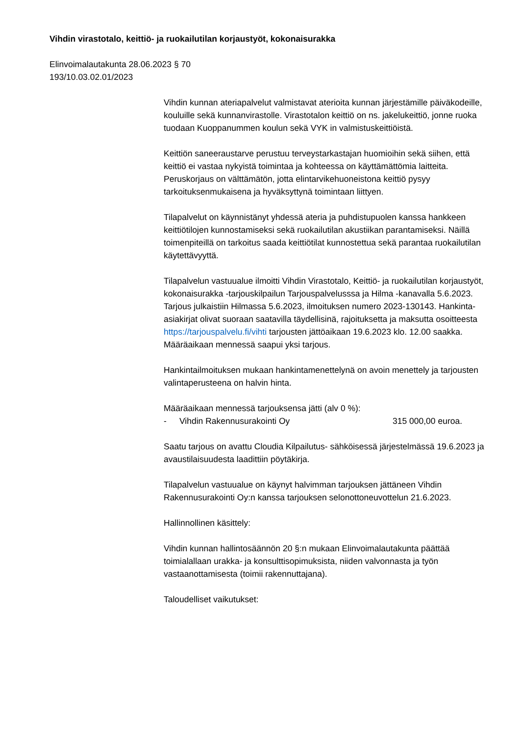Vihdin virastotalo, keittiö- ja ruokailutilan korjaustyöt, kokonaisurakka
Elinvoimalautakunta 28.06.2023 § 70
193/10.03.02.01/2023
Vihdin kunnan ateriapalvelut valmistavat aterioita kunnan järjestämille päiväkodeille, kouluille sekä kunnanvirastolle. Virastotalon keittiö on ns. jakelukeittiö, jonne ruoka tuodaan Kuoppanummen koulun sekä VYK in valmistuskeittiöistä.
Keittiön saneeraustarve perustuu terveystarkastajan huomioihin sekä siihen, että keittiö ei vastaa nykyistä toimintaa ja kohteessa on käyttämättömia laitteita. Peruskorjaus on välttämätön, jotta elintarvikehuoneistona keittiö pysyy tarkoituksenmukaisena ja hyväksyttynä toimintaan liittyen.
Tilapalvelut on käynnistänyt yhdessä ateria ja puhdistupuolen kanssa hankkeen keittiötilojen kunnostamiseksi sekä ruokailutilan akustiikan parantamiseksi. Näillä toimenpiteillä on tarkoitus saada keittiötilat kunnostettua sekä parantaa ruokailutilan käytettävyyttä.
Tilapalvelun vastuualue ilmoitti Vihdin Virastotalo, Keittiö- ja ruokailutilan korjaustyöt, kokonaisurakka -tarjouskilpailun Tarjouspalvelusssa ja Hilma -kanavalla 5.6.2023. Tarjous julkaistiin Hilmassa 5.6.2023, ilmoituksen numero 2023-130143. Hankinta-asiakirjat olivat suoraan saatavilla täydellisinä, rajoituksetta ja maksutta osoitteesta https://tarjouspalvelu.fi/vihti tarjousten jättöaikaan 19.6.2023 klo. 12.00 saakka. Määräaikaan mennessä saapui yksi tarjous.
Hankintailmoituksen mukaan hankintamenettelynä on avoin menettely ja tarjousten valintaperusteena on halvin hinta.
Määräaikaan mennessä tarjouksensa jätti (alv 0 %):
- Vihdin Rakennusurakointi Oy 315 000,00 euroa.
Saatu tarjous on avattu Cloudia Kilpailutus- sähköisessä järjestelmässä 19.6.2023 ja avaustilaisuudesta laadittiin pöytäkirja.
Tilapalvelun vastuualue on käynyt halvimman tarjouksen jättäneen Vihdin Rakennusurakointi Oy:n kanssa tarjouksen selonottoneuvottelun 21.6.2023.
Hallinnollinen käsittely:
Vihdin kunnan hallintosäännön 20 §:n mukaan Elinvoimalautakunta päättää toimialallaan urakka- ja konsulttisopimuksista, niiden valvonnasta ja työn vastaanottamisesta (toimii rakennuttajana).
Taloudelliset vaikutukset: